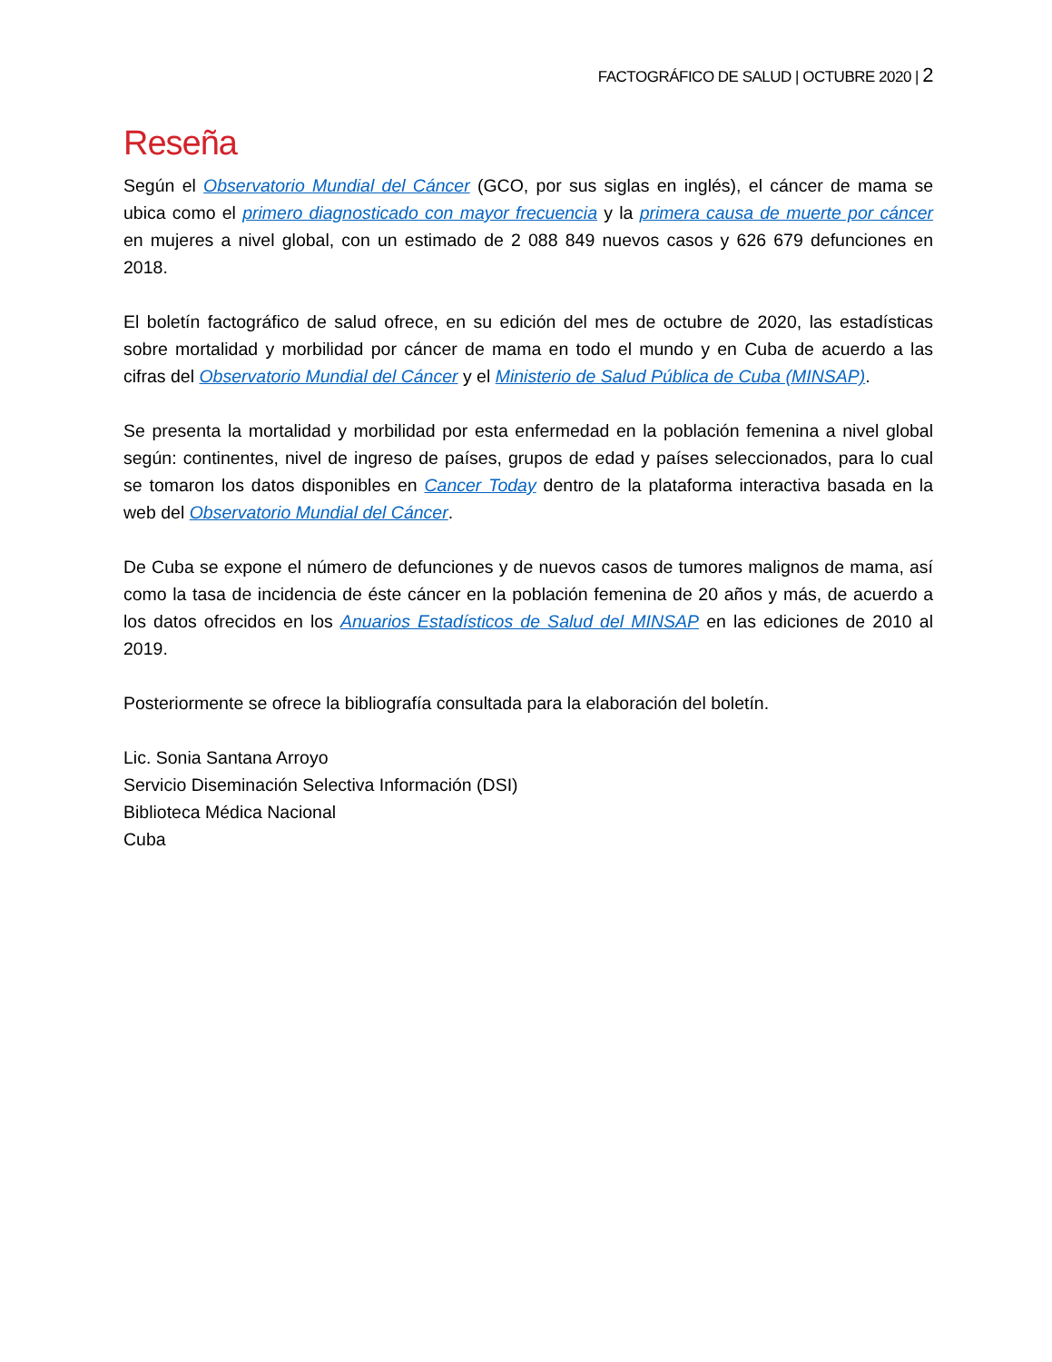FACTOGRÁFICO DE SALUD | OCTUBRE 2020 | 2
Reseña
Según el Observatorio Mundial del Cáncer (GCO, por sus siglas en inglés), el cáncer de mama se ubica como el primero diagnosticado con mayor frecuencia y la primera causa de muerte por cáncer en mujeres a nivel global, con un estimado de 2 088 849 nuevos casos y 626 679 defunciones en 2018.
El boletín factográfico de salud ofrece, en su edición del mes de octubre de 2020, las estadísticas sobre mortalidad y morbilidad por cáncer de mama en todo el mundo y en Cuba de acuerdo a las cifras del Observatorio Mundial del Cáncer y el Ministerio de Salud Pública de Cuba (MINSAP).
Se presenta la mortalidad y morbilidad por esta enfermedad en la población femenina a nivel global según: continentes, nivel de ingreso de países, grupos de edad y países seleccionados, para lo cual se tomaron los datos disponibles en Cancer Today dentro de la plataforma interactiva basada en la web del Observatorio Mundial del Cáncer.
De Cuba se expone el número de defunciones y de nuevos casos de tumores malignos de mama, así como la tasa de incidencia de éste cáncer en la población femenina de 20 años y más, de acuerdo a los datos ofrecidos en los Anuarios Estadísticos de Salud del MINSAP en las ediciones de 2010 al 2019.
Posteriormente se ofrece la bibliografía consultada para la elaboración del boletín.
Lic. Sonia Santana Arroyo
Servicio Diseminación Selectiva Información (DSI)
Biblioteca Médica Nacional
Cuba